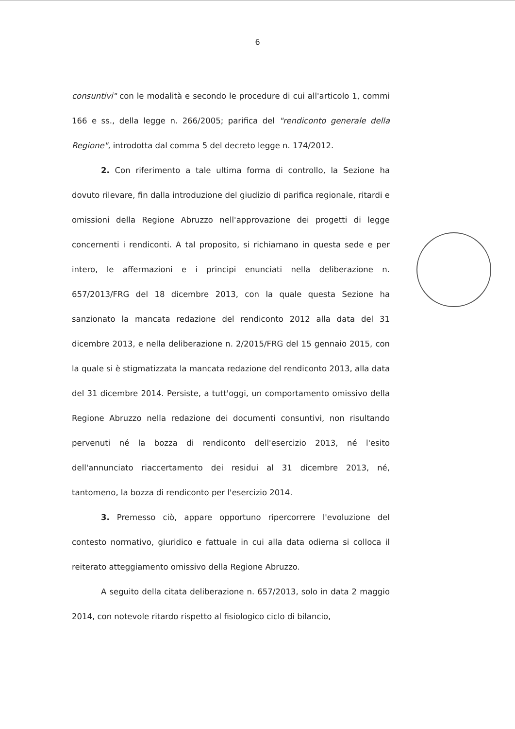6
consuntivi" con le modalità e secondo le procedure di cui all'articolo 1, commi 166 e ss., della legge n. 266/2005; parifica del "rendiconto generale della Regione", introdotta dal comma 5 del decreto legge n. 174/2012.
2. Con riferimento a tale ultima forma di controllo, la Sezione ha dovuto rilevare, fin dalla introduzione del giudizio di parifica regionale, ritardi e omissioni della Regione Abruzzo nell'approvazione dei progetti di legge concernenti i rendiconti. A tal proposito, si richiamano in questa sede e per intero, le affermazioni e i principi enunciati nella deliberazione n. 657/2013/FRG del 18 dicembre 2013, con la quale questa Sezione ha sanzionato la mancata redazione del rendiconto 2012 alla data del 31 dicembre 2013, e nella deliberazione n. 2/2015/FRG del 15 gennaio 2015, con la quale si è stigmatizzata la mancata redazione del rendiconto 2013, alla data del 31 dicembre 2014. Persiste, a tutt'oggi, un comportamento omissivo della Regione Abruzzo nella redazione dei documenti consuntivi, non risultando pervenuti né la bozza di rendiconto dell'esercizio 2013, né l'esito dell'annunciato riaccertamento dei residui al 31 dicembre 2013, né, tantomeno, la bozza di rendiconto per l'esercizio 2014.
3. Premesso ciò, appare opportuno ripercorrere l'evoluzione del contesto normativo, giuridico e fattuale in cui alla data odierna si colloca il reiterato atteggiamento omissivo della Regione Abruzzo.
A seguito della citata deliberazione n. 657/2013, solo in data 2 maggio 2014, con notevole ritardo rispetto al fisiologico ciclo di bilancio,